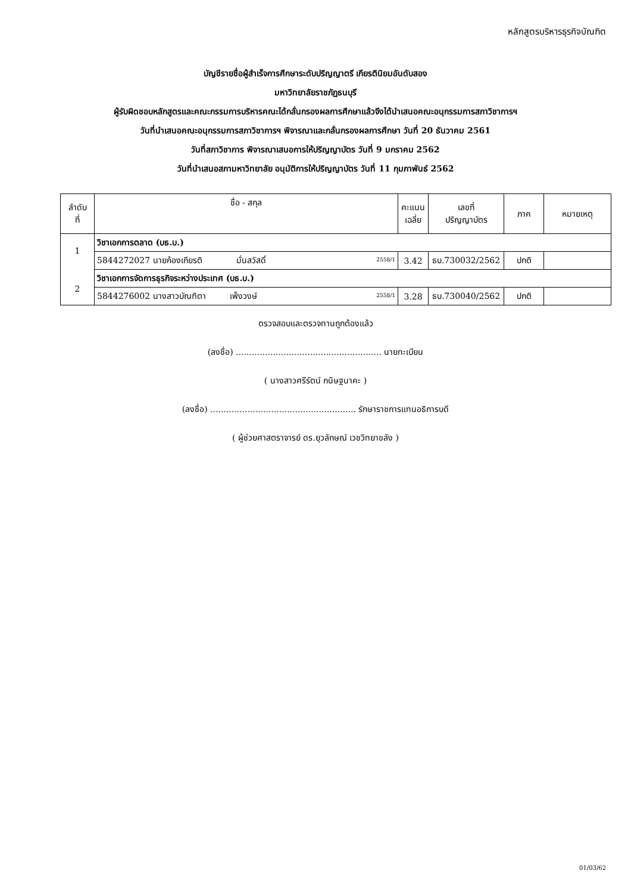หลักสูตรบริหารธุรกิจบัณฑิต
บัญชีรายชื่อผู้สำเร็จการศึกษาระดับปริญญาตรี เกียรตินิยมอันดับสอง
มหาวิทยาลัยราชภัฏธนบุรี
ผู้รับผิดชอบหลักสูตรและคณะกรรมการบริหารคณะได้กลั่นกรองผลการศึกษาแล้วจึงได้นำเสนอคณะอนุกรรมการสภาวิชาการฯ
วันที่นำเสนอคณะอนุกรรมการสภาวิชาการฯ พิจารณาและกลั่นกรองผลการศึกษา วันที่ 20 ธันวาคม 2561
วันที่สภาวิชาการ พิจารณาเสนอการให้ปริญญาบัตร วันที่ 9 มกราคม 2562
วันที่นำเสนอสภามหาวิทยาลัย อนุมัติการให้ปริญญาบัตร วันที่ 11 กุมภาพันธ์ 2562
| ลำดับ ที่ | ชื่อ - สกุล | คะแนน เฉลี่ย | เลขที่ ปริญญาบัตร | ภาค | หมายเหตุ |
| --- | --- | --- | --- | --- | --- |
| 1 2 | วิชาเอกการตลาด (บธ.บ.) | | | | |
| | 5844272027 นายก้องเกียรติ มั่นสวัสดิ์ 2558/1 | 3.42 | ธบ.730032/2562 | ปกติ | |
| | วิชาเอกการจัดการธุรกิจระหว่างประเทศ (บธ.บ.) | | | | |
| | 5844276002 นางสาวบัณฑิตา เพ็งวงษ์ 2558/1 | 3.28 | ธบ.730040/2562 | ปกติ | |
ตรวจสอบและตรวจทานถูกต้องแล้ว
(ลงชื่อ) ....................................................... นายทะเบียน
( นางสาวศรีรัตน์ กนิษฐนาคะ )
(ลงชื่อ) ....................................................... รักษาราชการแทนอธิการบดี
( ผู้ช่วยศาสตราจารย์ ดร.ยุวลักษณ์ เวชวิทยาขลัง )
01/03/62